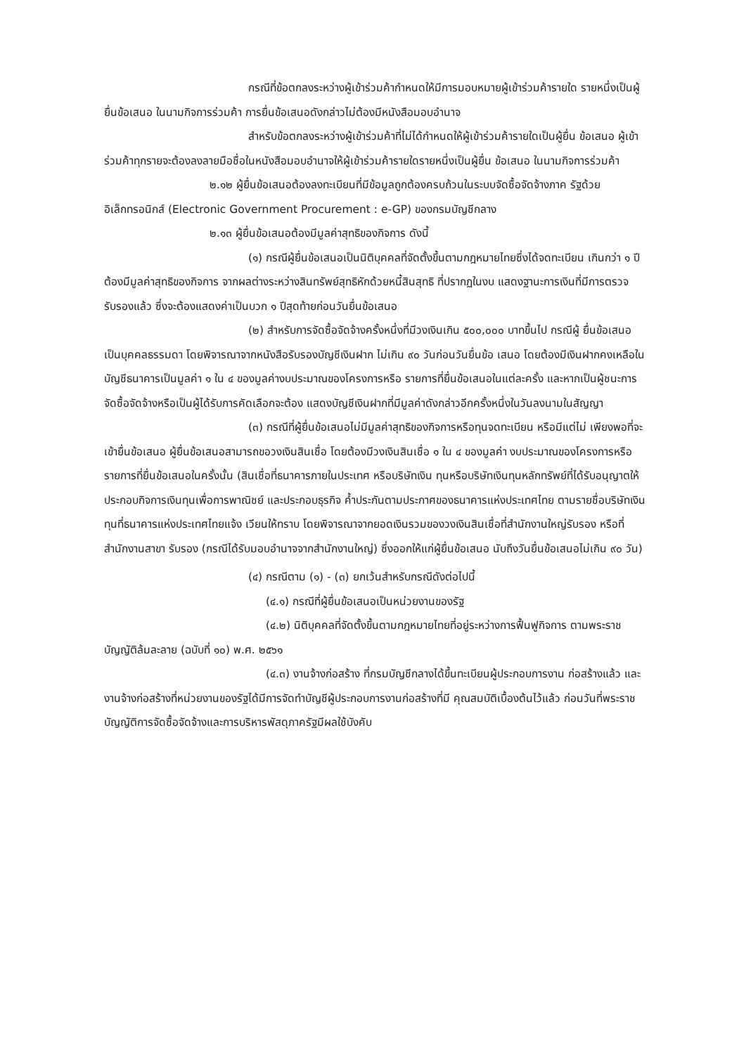กรณีที่ข้อตกลงระหว่างผู้เข้าร่วมค้ากำหนดให้มีการมอบหมายผู้เข้าร่วมค้ารายใด รายหนึ่งเป็นผู้ยื่นข้อเสนอ ในนามกิจการร่วมค้า การยื่นข้อเสนอดังกล่าวไม่ต้องมีหนังสือมอบอำนาจ
สำหรับข้อตกลงระหว่างผู้เข้าร่วมค้าที่ไม่ได้กำหนดให้ผู้เข้าร่วมค้ารายใดเป็นผู้ยื่น ข้อเสนอ ผู้เข้าร่วมค้าทุกรายจะต้องลงลายมือชื่อในหนังสือมอบอำนาจให้ผู้เข้าร่วมค้ารายใดรายหนึ่งเป็นผู้ยื่น ข้อเสนอ ในนามกิจการร่วมค้า
๒.๑๒ ผู้ยื่นข้อเสนอต้องลงทะเบียนที่มีข้อมูลถูกต้องครบถ้วนในระบบจัดซื้อจัดจ้างภาค รัฐด้วย อิเล็กทรอนิกส์ (Electronic Government Procurement : e-GP) ของกรมบัญชีกลาง
๒.๑๓ ผู้ยื่นข้อเสนอต้องมีมูลค่าสุทธิของกิจการ ดังนี้
(๑) กรณีผู้ยื่นข้อเสนอเป็นนิติบุคคลที่จัดตั้งขึ้นตามกฎหมายไทยซึ่งได้จดทะเบียน เกินกว่า ๑ ปี ต้องมีมูลค่าสุทธิของกิจการ จากผลต่างระหว่างสินทรัพย์สุทธิหักด้วยหนี้สินสุทธิ ที่ปรากฏในงบ แสดงฐานะการเงินที่มีการตรวจรับรองแล้ว ซึ่งจะต้องแสดงค่าเป็นบวก ๑ ปีสุดท้ายก่อนวันยื่นข้อเสนอ
(๒) สำหรับการจัดซื้อจัดจ้างครั้งหนึ่งที่มีวงเงินเกิน ๕๐๐,๐๐๐ บาทขึ้นไป กรณีผู้ ยื่นข้อเสนอเป็นบุคคลธรรมดา โดยพิจารณาจากหนังสือรับรองบัญชีเงินฝาก ไม่เกิน ๙๐ วันก่อนวันยื่นข้อ เสนอ โดยต้องมีเงินฝากคงเหลือในบัญชีธนาคารเป็นมูลค่า ๑ ใน ๔ ของมูลค่างบประมาณของโครงการหรือ รายการที่ยื่นข้อเสนอในแต่ละครั้ง และหากเป็นผู้ชนะการจัดซื้อจัดจ้างหรือเป็นผู้ได้รับการคัดเลือกจะต้อง แสดงบัญชีเงินฝากที่มีมูลค่าดังกล่าวอีกครั้งหนึ่งในวันลงนามในสัญญา
(๓) กรณีที่ผู้ยื่นข้อเสนอไม่มีมูลค่าสุทธิของกิจการหรือทุนจดทะเบียน หรือมีแต่ไม่ เพียงพอที่จะ เข้ายื่นข้อเสนอ ผู้ยื่นข้อเสนอสามารถขอวงเงินสินเชื่อ โดยต้องมีวงเงินสินเชื่อ ๑ ใน ๔ ของมูลค่า งบประมาณของโครงการหรือรายการที่ยื่นข้อเสนอในครั้งนั้น (สินเชื่อที่ธนาคารภายในประเทศ หรือบริษัทเงิน ทุนหรือบริษัทเงินทุนหลักทรัพย์ที่ได้รับอนุญาตให้ประกอบกิจการเงินทุนเพื่อการพาณิชย์ และประกอบธุรกิจ ค้ำประกันตามประกาศของธนาคารแห่งประเทศไทย ตามรายชื่อบริษัทเงินทุนที่ธนาคารแห่งประเทศไทยแจ้ง เวียนให้ทราบ โดยพิจารณาจากยอดเงินรวมของวงเงินสินเชื่อที่สำนักงานใหญ่รับรอง หรือที่สำนักงานสาขา รับรอง (กรณีได้รับมอบอำนาจจากสำนักงานใหญ่) ซึ่งออกให้แก่ผู้ยื่นข้อเสนอ นับถึงวันยื่นข้อเสนอไม่เกิน ๙๐ วัน)
(๔) กรณีตาม (๑) - (๓) ยกเว้นสำหรับกรณีดังต่อไปนี้
(๔.๑) กรณีที่ผู้ยื่นข้อเสนอเป็นหน่วยงานของรัฐ
(๔.๒) นิติบุคคลที่จัดตั้งขึ้นตามกฎหมายไทยที่อยู่ระหว่างการฟื้นฟูกิจการ ตามพระราชบัญญัติล้มละลาย (ฉบับที่ ๑๐) พ.ศ. ๒๕๖๑
(๔.๓) งานจ้างก่อสร้าง ที่กรมบัญชีกลางได้ขึ้นทะเบียนผู้ประกอบการงาน ก่อสร้างแล้ว และงานจ้างก่อสร้างที่หน่วยงานของรัฐได้มีการจัดทำบัญชีผู้ประกอบการงานก่อสร้างที่มี คุณสมบัติเบื้องต้นไว้แล้ว ก่อนวันที่พระราชบัญญัติการจัดซื้อจัดจ้างและการบริหารพัสดุภาครัฐมีผลใช้บังคับ